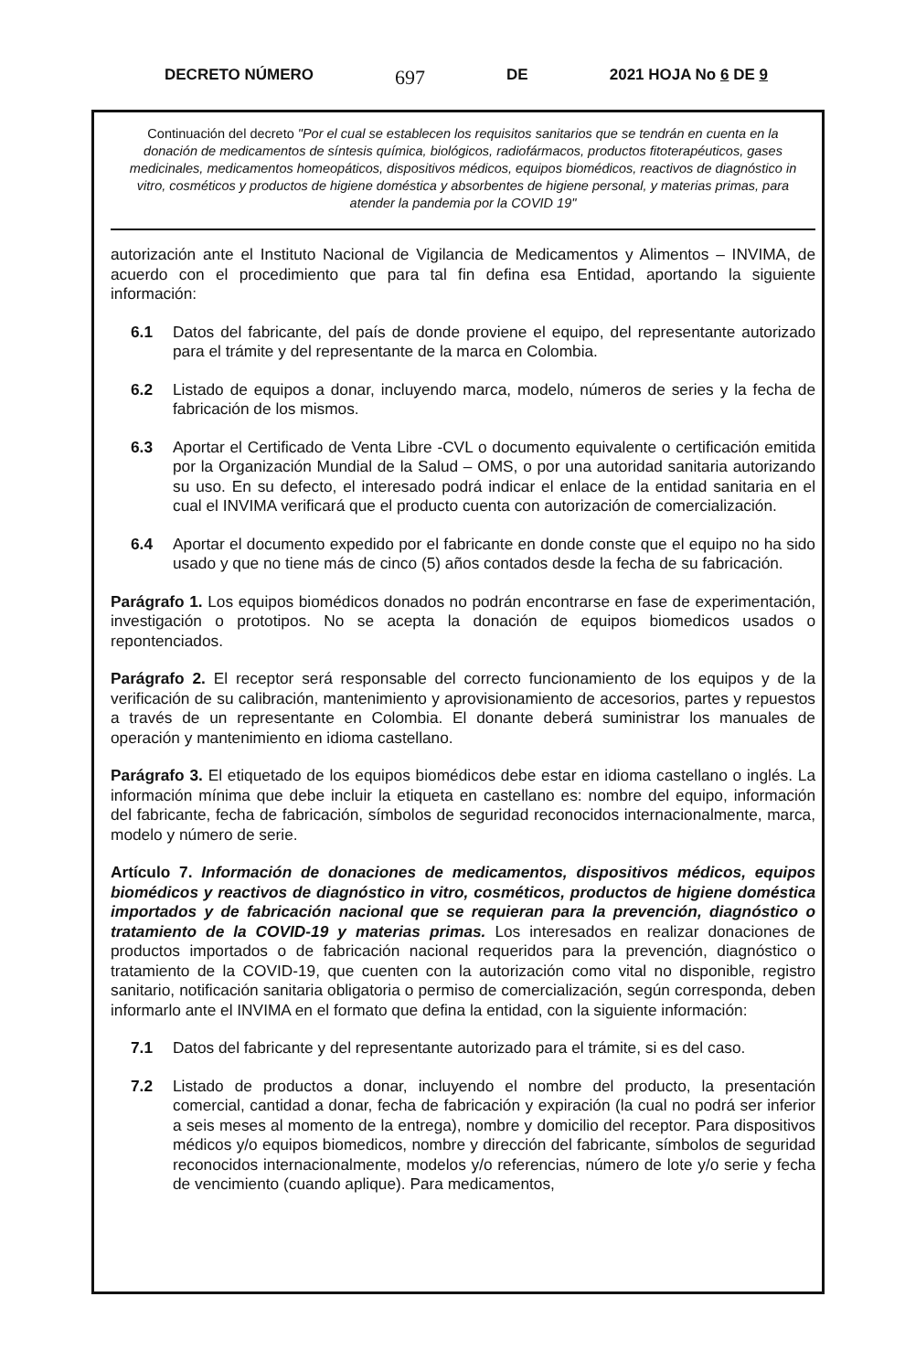DECRETO NÚMERO 697 DE 2021 HOJA No 6 DE 9
Continuación del decreto "Por el cual se establecen los requisitos sanitarios que se tendrán en cuenta en la donación de medicamentos de síntesis química, biológicos, radiofármacos, productos fitoterapéuticos, gases medicinales, medicamentos homeopáticos, dispositivos médicos, equipos biomédicos, reactivos de diagnóstico in vitro, cosméticos y productos de higiene doméstica y absorbentes de higiene personal, y materias primas, para atender la pandemia por la COVID 19"
autorización ante el Instituto Nacional de Vigilancia de Medicamentos y Alimentos – INVIMA, de acuerdo con el procedimiento que para tal fin defina esa Entidad, aportando la siguiente información:
6.1 Datos del fabricante, del país de donde proviene el equipo, del representante autorizado para el trámite y del representante de la marca en Colombia.
6.2 Listado de equipos a donar, incluyendo marca, modelo, números de series y la fecha de fabricación de los mismos.
6.3 Aportar el Certificado de Venta Libre -CVL o documento equivalente o certificación emitida por la Organización Mundial de la Salud – OMS, o por una autoridad sanitaria autorizando su uso. En su defecto, el interesado podrá indicar el enlace de la entidad sanitaria en el cual el INVIMA verificará que el producto cuenta con autorización de comercialización.
6.4 Aportar el documento expedido por el fabricante en donde conste que el equipo no ha sido usado y que no tiene más de cinco (5) años contados desde la fecha de su fabricación.
Parágrafo 1. Los equipos biomédicos donados no podrán encontrarse en fase de experimentación, investigación o prototipos. No se acepta la donación de equipos biomedicos usados o repontenciados.
Parágrafo 2. El receptor será responsable del correcto funcionamiento de los equipos y de la verificación de su calibración, mantenimiento y aprovisionamiento de accesorios, partes y repuestos a través de un representante en Colombia. El donante deberá suministrar los manuales de operación y mantenimiento en idioma castellano.
Parágrafo 3. El etiquetado de los equipos biomédicos debe estar en idioma castellano o inglés. La información mínima que debe incluir la etiqueta en castellano es: nombre del equipo, información del fabricante, fecha de fabricación, símbolos de seguridad reconocidos internacionalmente, marca, modelo y número de serie.
Artículo 7. Información de donaciones de medicamentos, dispositivos médicos, equipos biomédicos y reactivos de diagnóstico in vitro, cosméticos, productos de higiene doméstica importados y de fabricación nacional que se requieran para la prevención, diagnóstico o tratamiento de la COVID-19 y materias primas. Los interesados en realizar donaciones de productos importados o de fabricación nacional requeridos para la prevención, diagnóstico o tratamiento de la COVID-19, que cuenten con la autorización como vital no disponible, registro sanitario, notificación sanitaria obligatoria o permiso de comercialización, según corresponda, deben informarlo ante el INVIMA en el formato que defina la entidad, con la siguiente información:
7.1 Datos del fabricante y del representante autorizado para el trámite, si es del caso.
7.2 Listado de productos a donar, incluyendo el nombre del producto, la presentación comercial, cantidad a donar, fecha de fabricación y expiración (la cual no podrá ser inferior a seis meses al momento de la entrega), nombre y domicilio del receptor. Para dispositivos médicos y/o equipos biomedicos, nombre y dirección del fabricante, símbolos de seguridad reconocidos internacionalmente, modelos y/o referencias, número de lote y/o serie y fecha de vencimiento (cuando aplique). Para medicamentos,